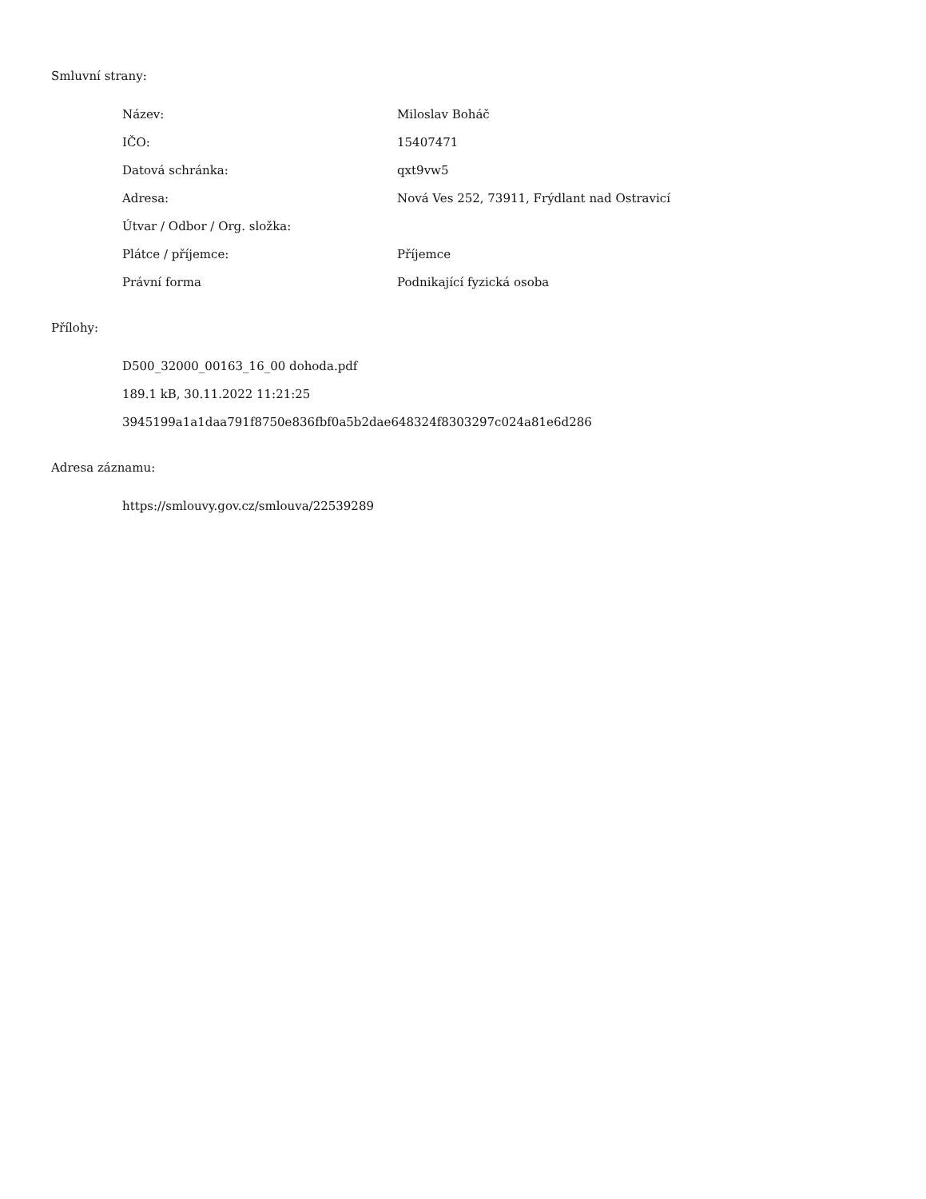Smluvní strany:
| Název: | Miloslav Boháč |
| IČO: | 15407471 |
| Datová schránka: | qxt9vw5 |
| Adresa: | Nová Ves 252, 73911, Frýdlant nad Ostravicí |
| Útvar / Odbor / Org. složka: | |
| Plátce / příjemce: | Příjemce |
| Právní forma | Podnikající fyzická osoba |
Přílohy:
D500_32000_00163_16_00 dohoda.pdf
189.1 kB, 30.11.2022 11:21:25
3945199a1a1daa791f8750e836fbf0a5b2dae648324f8303297c024a81e6d286
Adresa záznamu:
https://smlouvy.gov.cz/smlouva/22539289